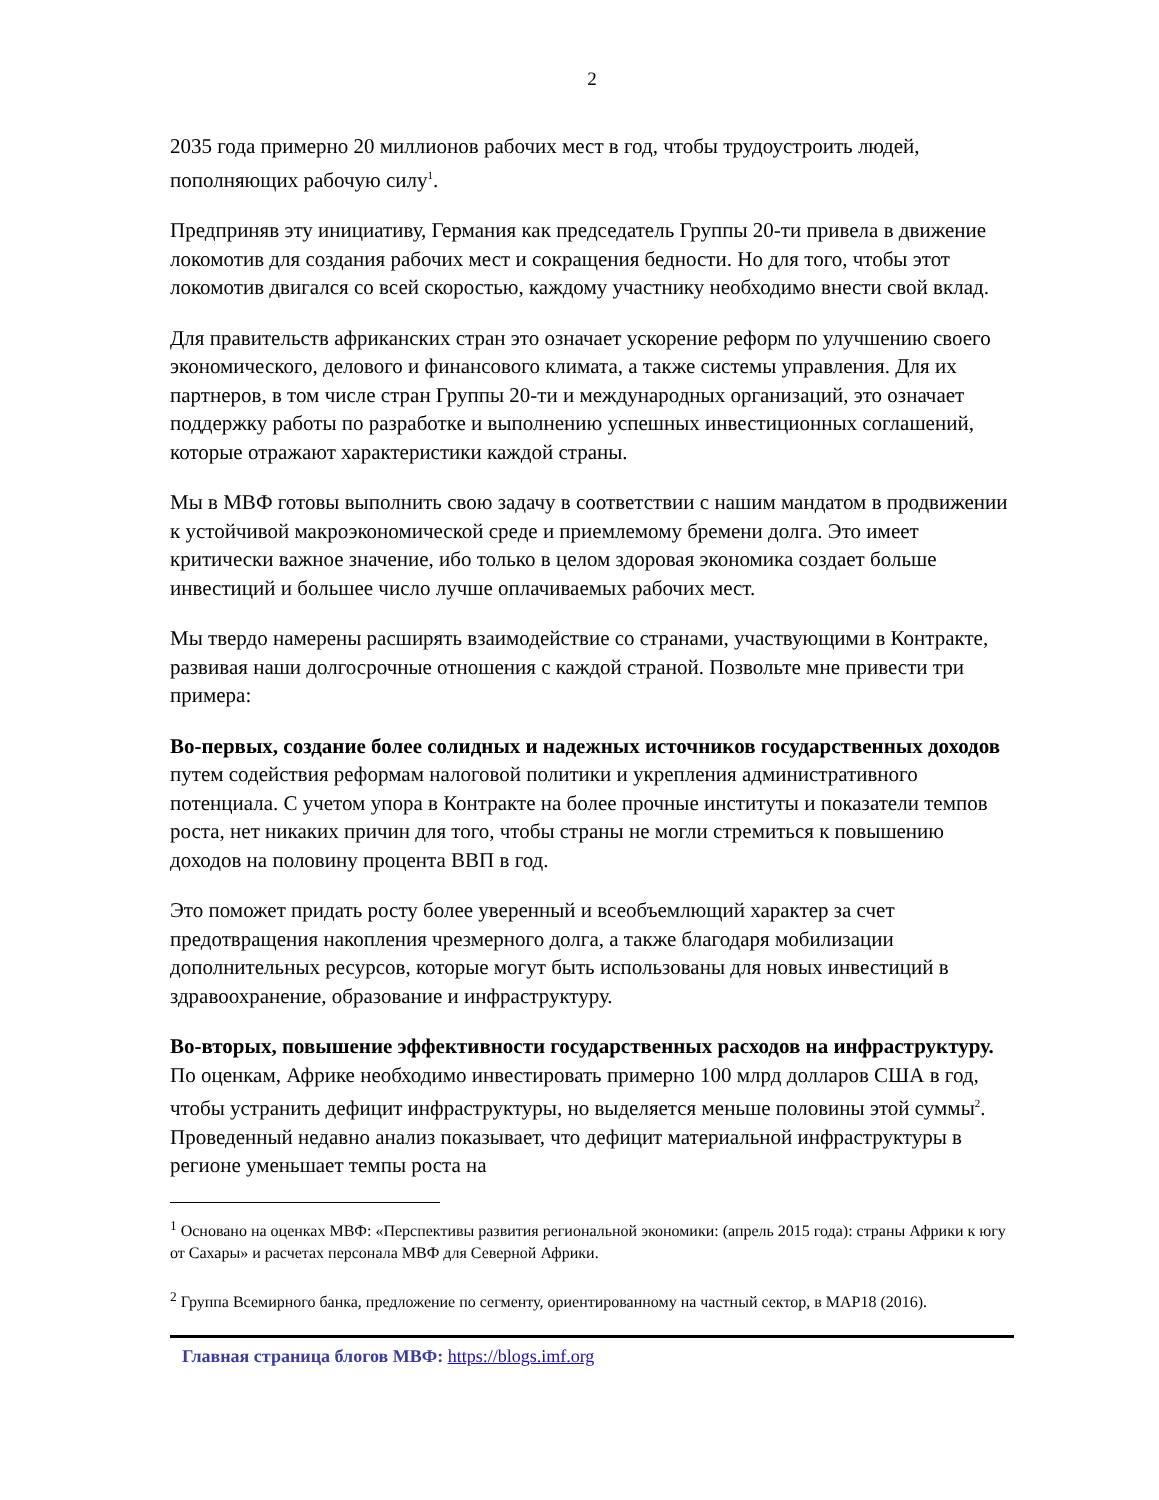2
2035 года примерно 20 миллионов рабочих мест в год, чтобы трудоустроить людей, пополняющих рабочую силу<sup>1</sup>.
Предприняв эту инициативу, Германия как председатель Группы 20-ти привела в движение локомотив для создания рабочих мест и сокращения бедности. Но для того, чтобы этот локомотив двигался со всей скоростью, каждому участнику необходимо внести свой вклад.
Для правительств африканских стран это означает ускорение реформ по улучшению своего экономического, делового и финансового климата, а также системы управления. Для их партнеров, в том числе стран Группы 20-ти и международных организаций, это означает поддержку работы по разработке и выполнению успешных инвестиционных соглашений, которые отражают характеристики каждой страны.
Мы в МВФ готовы выполнить свою задачу в соответствии с нашим мандатом в продвижении к устойчивой макроэкономической среде и приемлемому бремени долга. Это имеет критически важное значение, ибо только в целом здоровая экономика создает больше инвестиций и большее число лучше оплачиваемых рабочих мест.
Мы твердо намерены расширять взаимодействие со странами, участвующими в Контракте, развивая наши долгосрочные отношения с каждой страной. Позвольте мне привести три примера:
Во-первых, создание более солидных и надежных источников государственных доходов путем содействия реформам налоговой политики и укрепления административного потенциала. С учетом упора в Контракте на более прочные институты и показатели темпов роста, нет никаких причин для того, чтобы страны не могли стремиться к повышению доходов на половину процента ВВП в год.
Это поможет придать росту более уверенный и всеобъемлющий характер за счет предотвращения накопления чрезмерного долга, а также благодаря мобилизации дополнительных ресурсов, которые могут быть использованы для новых инвестиций в здравоохранение, образование и инфраструктуру.
Во-вторых, повышение эффективности государственных расходов на инфраструктуру. По оценкам, Африке необходимо инвестировать примерно 100 млрд долларов США в год, чтобы устранить дефицит инфраструктуры, но выделяется меньше половины этой суммы<sup>2</sup>. Проведенный недавно анализ показывает, что дефицит материальной инфраструктуры в регионе уменьшает темпы роста на
<sup>1</sup> Основано на оценках МВФ: «Перспективы развития региональной экономики: (апрель 2015 года): страны Африки к югу от Сахары» и расчетах персонала МВФ для Северной Африки.
<sup>2</sup> Группа Всемирного банка, предложение по сегменту, ориентированному на частный сектор, в MAP18 (2016).
Главная страница блогов МВФ: https://blogs.imf.org